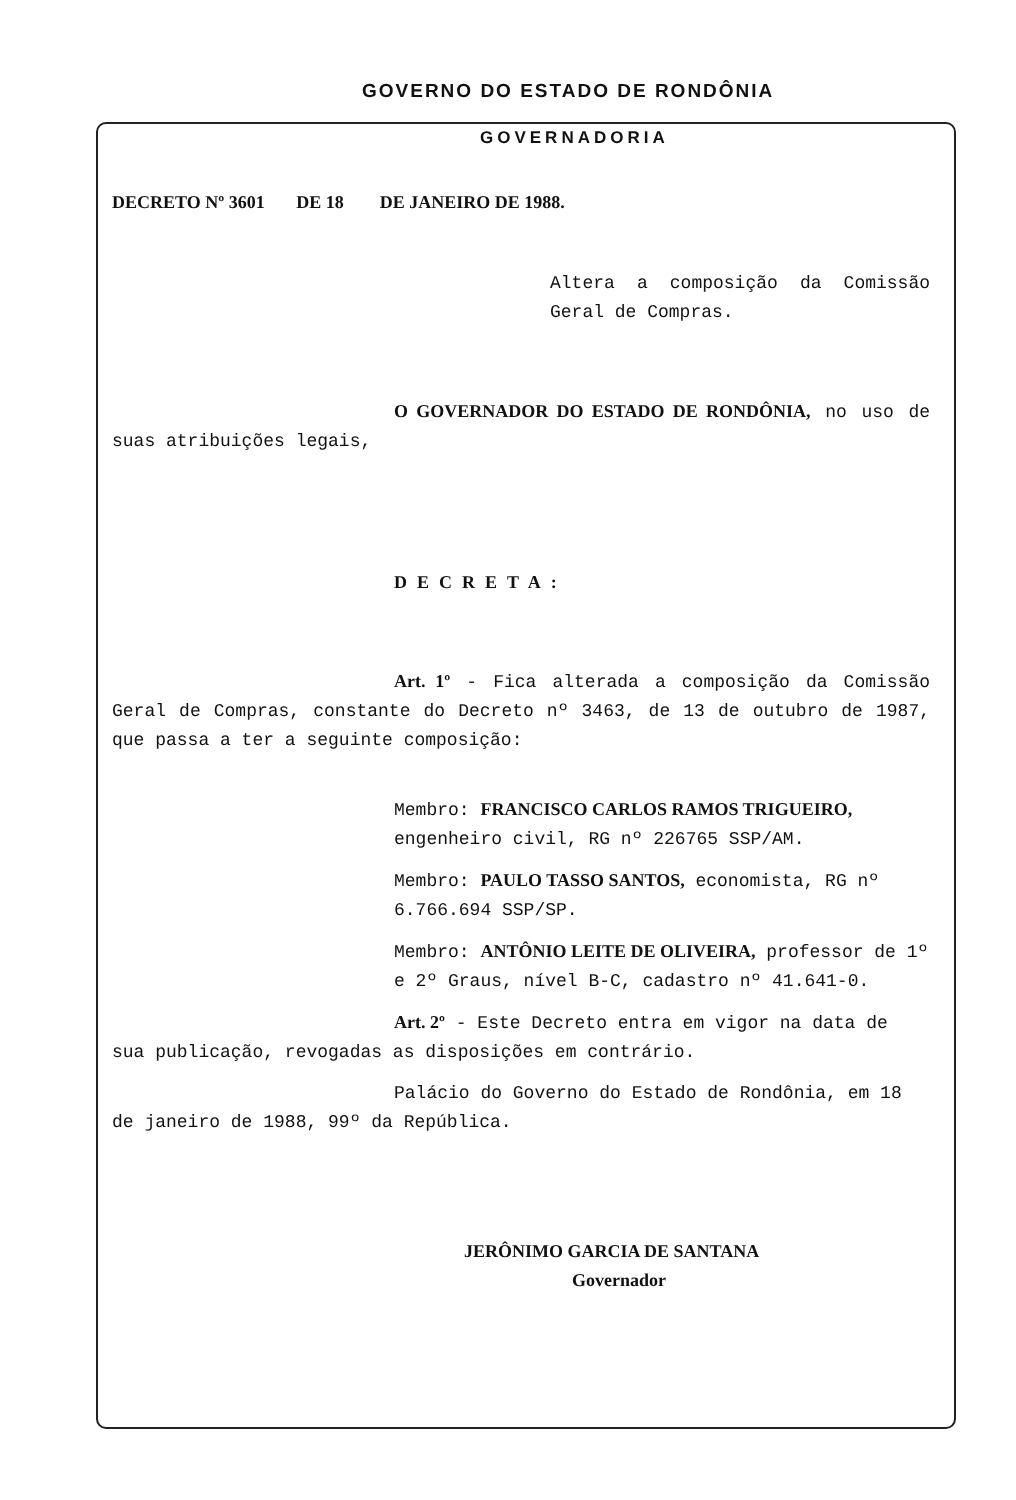GOVERNO DO ESTADO DE RONDÔNIA
GOVERNADORIA
DECRETO Nº 3601 DE 18 DE JANEIRO DE 1988.
Altera a composição da Comissão Geral de Compras.
O GOVERNADOR DO ESTADO DE RONDÔNIA, no uso de suas atribuições legais,
DECRETA:
Art. 1º - Fica alterada a composição da Comissão Geral de Compras, constante do Decreto nº 3463, de 13 de outubro de 1987, que passa a ter a seguinte composição:
Membro: FRANCISCO CARLOS RAMOS TRIGUEIRO, engenheiro civil, RG nº 226765 SSP/AM.
Membro: PAULO TASSO SANTOS, economista, RG nº 6.766.694 SSP/SP.
Membro: ANTÔNIO LEITE DE OLIVEIRA, professor de 1º e 2º Graus, nível B-C, cadastro nº 41.641-0.
Art. 2º - Este Decreto entra em vigor na data de sua publicação, revogadas as disposições em contrário.
Palácio do Governo do Estado de Rondônia, em 18 de janeiro de 1988, 99º da República.
JERÔNIMO GARCIA DE SANTANA
Governador